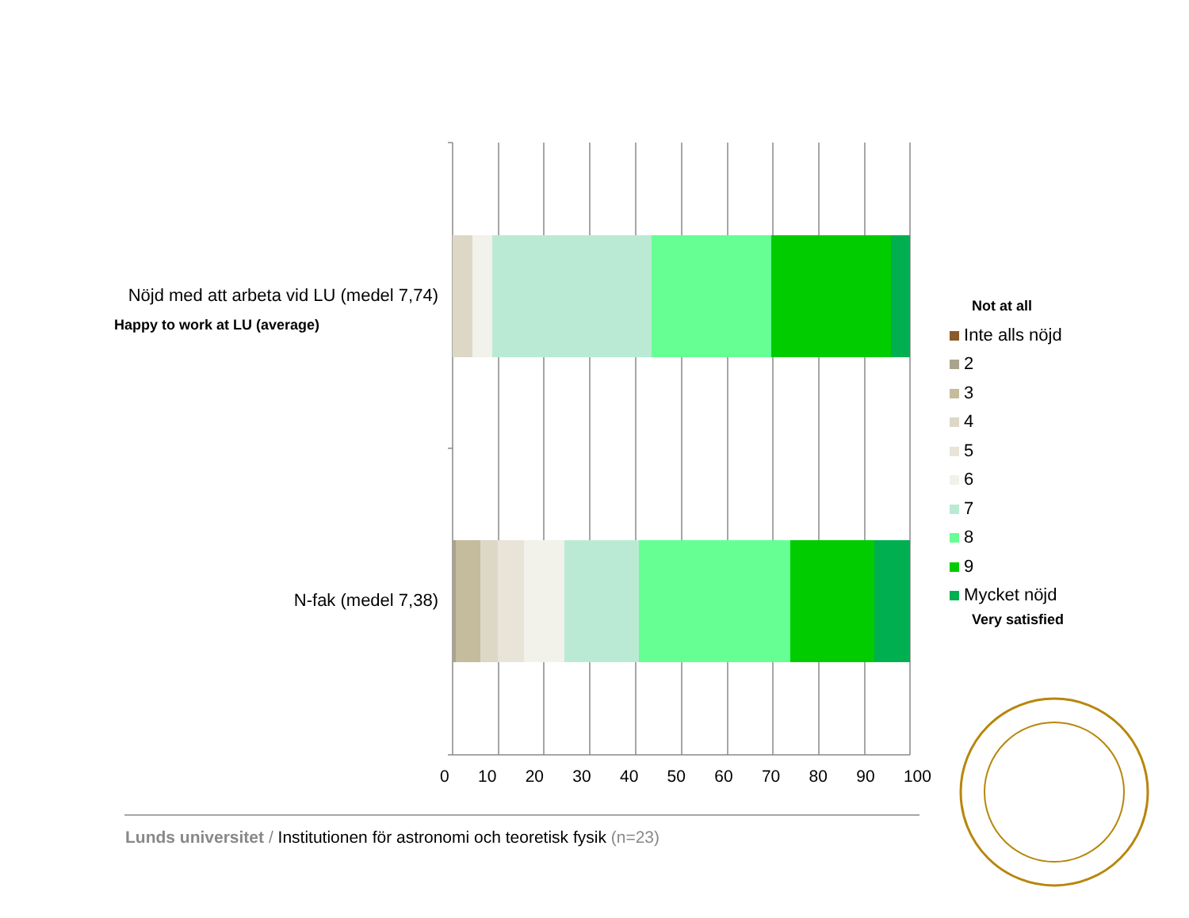Nöjd med att arbeta vid LU (medel 7,74)
Happy to work at LU (average)
N-fak (medel 7,38)
0 10 20 30 40 50 60 70 80 90 100
Not at all
Inte alls nöjd
2
3
4
5
6
7
8
9
Mycket nöjd
Very satisfied
Lunds universitet / Institutionen för astronomi och teoretisk fysik (n=23)